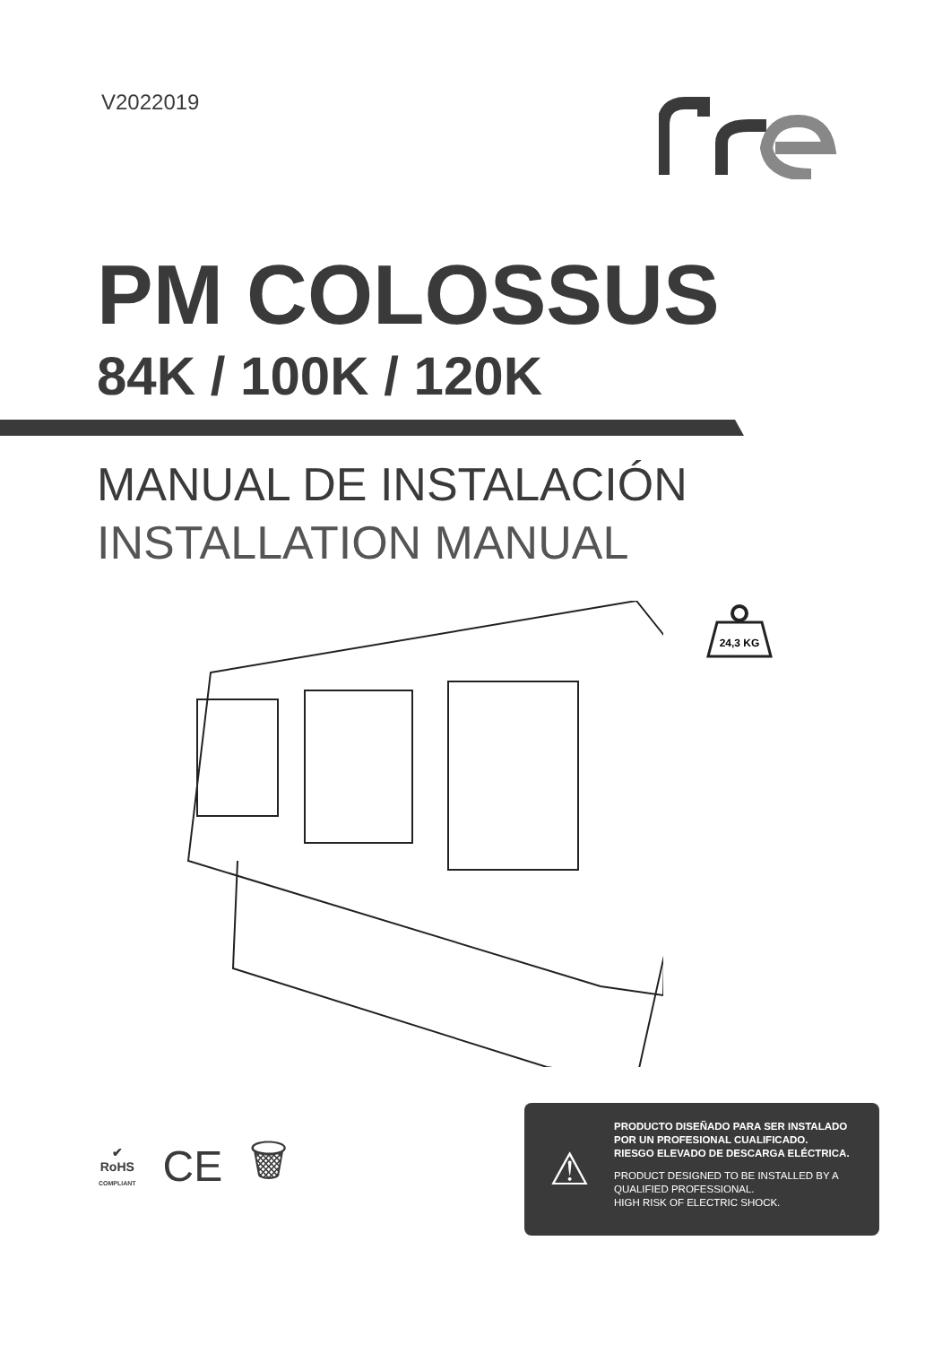V2022019
PM COLOSSUS
84K / 100K / 120K
MANUAL DE INSTALACIÓN
INSTALLATION MANUAL
24,3 KG
✔
RoHS
COMPLIANT
CE 🗑
⚠
PRODUCTO DISEÑADO PARA SER INSTALADO
POR UN PROFESIONAL CUALIFICADO.
RIESGO ELEVADO DE DESCARGA ELÉCTRICA.
PRODUCT DESIGNED TO BE INSTALLED BY A
QUALIFIED PROFESSIONAL.
HIGH RISK OF ELECTRIC SHOCK.